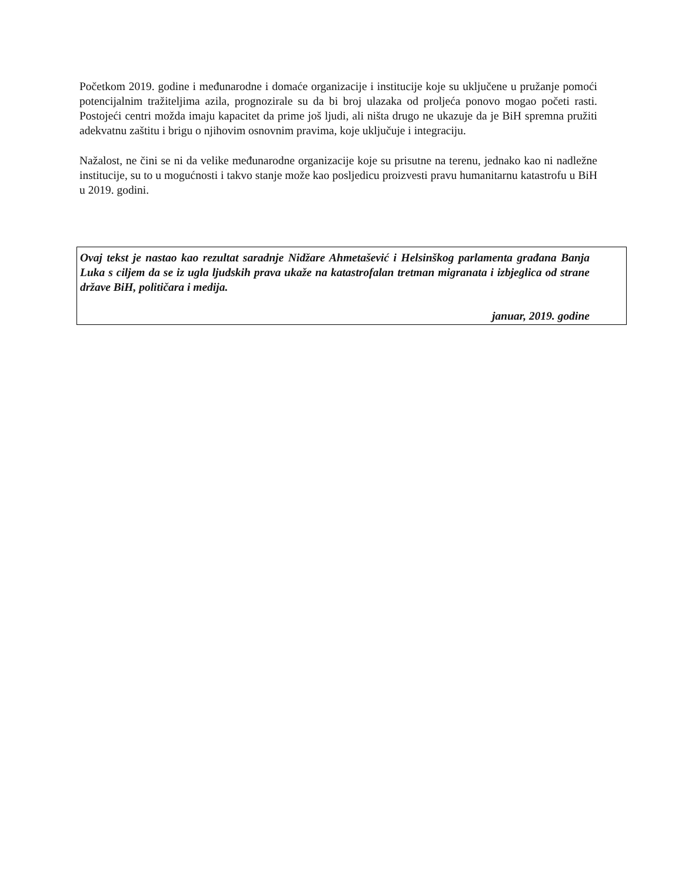Početkom 2019. godine i međunarodne i domaće organizacije i institucije koje su uključene u pružanje pomoći potencijalnim tražiteljima azila, prognozirale su da bi broj ulazaka od proljeća ponovo mogao početi rasti. Postojeći centri možda imaju kapacitet da prime još ljudi, ali ništa drugo ne ukazuje da je BiH spremna pružiti adekvatnu zaštitu i brigu o njihovim osnovnim pravima, koje uključuje i integraciju.
Nažalost, ne čini se ni da velike međunarodne organizacije koje su prisutne na terenu, jednako kao ni nadležne institucije, su to u mogućnosti i takvo stanje može kao posljedicu proizvesti pravu humanitarnu katastrofu u BiH u 2019. godini.
Ovaj tekst je nastao kao rezultat saradnje Nidžare Ahmetašević i Helsinškog parlamenta građana Banja Luka s ciljem da se iz ugla ljudskih prava ukaže na katastrofalan tretman migranata i izbjeglica od strane države BiH, političara i medija.
januar, 2019. godine